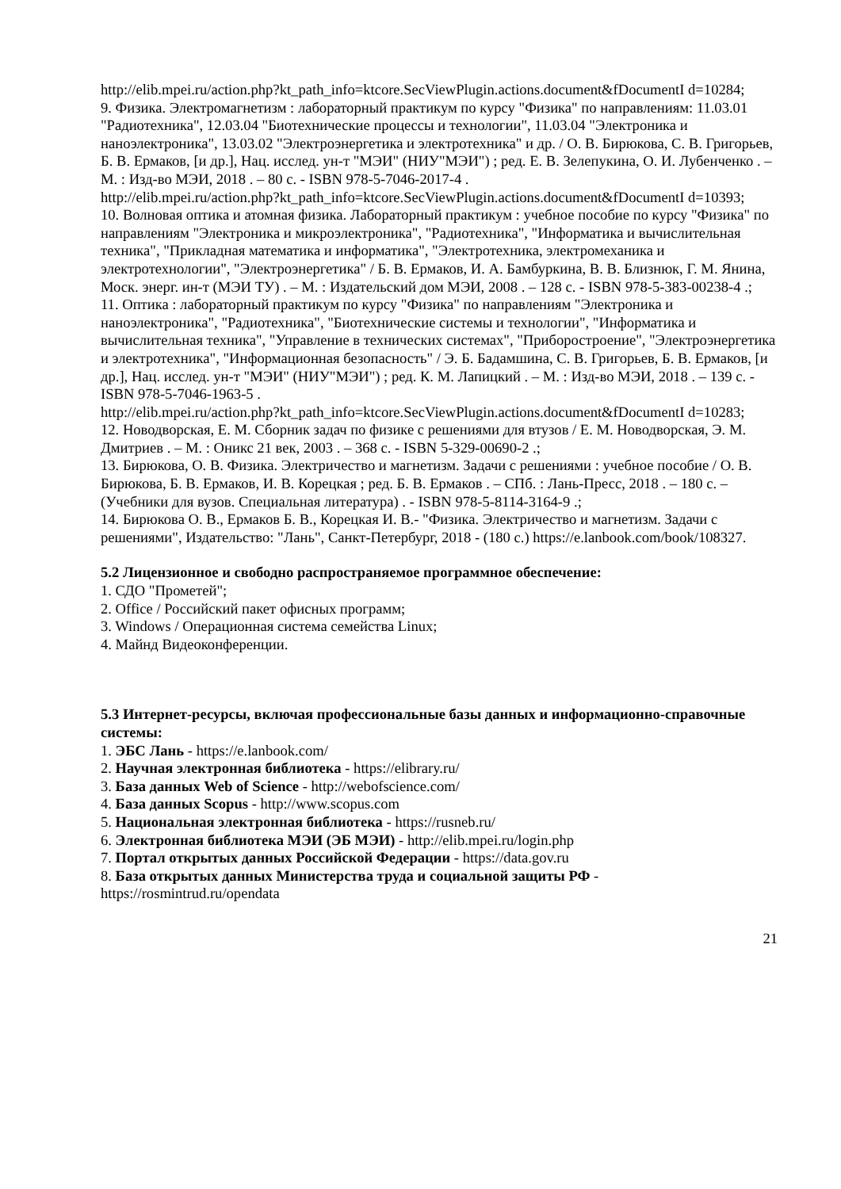http://elib.mpei.ru/action.php?kt_path_info=ktcore.SecViewPlugin.actions.document&fDocumentI d=10284;
9. Физика. Электромагнетизм : лабораторный практикум по курсу "Физика" по направлениям: 11.03.01 "Радиотехника", 12.03.04 "Биотехнические процессы и технологии", 11.03.04 "Электроника и наноэлектроника", 13.03.02 "Электроэнергетика и электротехника" и др. / О. В. Бирюкова, С. В. Григорьев, Б. В. Ермаков, [и др.], Нац. исслед. ун-т "МЭИ" (НИУ"МЭИ") ; ред. Е. В. Зелепукина, О. И. Лубенченко . – М. : Изд-во МЭИ, 2018 . – 80 с. - ISBN 978-5-7046-2017-4 .
http://elib.mpei.ru/action.php?kt_path_info=ktcore.SecViewPlugin.actions.document&fDocumentI d=10393;
10. Волновая оптика и атомная физика. Лабораторный практикум : учебное пособие по курсу "Физика" по направлениям "Электроника и микроэлектроника", "Радиотехника", "Информатика и вычислительная техника", "Прикладная математика и информатика", "Электротехника, электромеханика и электротехнологии", "Электроэнергетика" / Б. В. Ермаков, И. А. Бамбуркина, В. В. Близнюк, Г. М. Янина, Моск. энерг. ин-т (МЭИ ТУ) . – М. : Издательский дом МЭИ, 2008 . – 128 с. - ISBN 978-5-383-00238-4 .;
11. Оптика : лабораторный практикум по курсу "Физика" по направлениям "Электроника и наноэлектроника", "Радиотехника", "Биотехнические системы и технологии", "Информатика и вычислительная техника", "Управление в технических системах", "Приборостроение", "Электроэнергетика и электротехника", "Информационная безопасность" / Э. Б. Бадамшина, С. В. Григорьев, Б. В. Ермаков, [и др.], Нац. исслед. ун-т "МЭИ" (НИУ"МЭИ") ; ред. К. М. Лапицкий . – М. : Изд-во МЭИ, 2018 . – 139 с. - ISBN 978-5-7046-1963-5 .
http://elib.mpei.ru/action.php?kt_path_info=ktcore.SecViewPlugin.actions.document&fDocumentI d=10283;
12. Новодворская, Е. М. Сборник задач по физике с решениями для втузов / Е. М. Новодворская, Э. М. Дмитриев . – М. : Оникс 21 век, 2003 . – 368 с. - ISBN 5-329-00690-2 .;
13. Бирюкова, О. В. Физика. Электричество и магнетизм. Задачи с решениями : учебное пособие / О. В. Бирюкова, Б. В. Ермаков, И. В. Корецкая ; ред. Б. В. Ермаков . – СПб. : Лань-Пресс, 2018 . – 180 с. – (Учебники для вузов. Специальная литература) . - ISBN 978-5-8114-3164-9 .;
14. Бирюкова О. В., Ермаков Б. В., Корецкая И. В.- "Физика. Электричество и магнетизм. Задачи с решениями", Издательство: "Лань", Санкт-Петербург, 2018 - (180 с.) https://e.lanbook.com/book/108327.
5.2 Лицензионное и свободно распространяемое программное обеспечение:
1. СДО "Прометей";
2. Office / Российский пакет офисных программ;
3. Windows / Операционная система семейства Linux;
4. Майнд Видеоконференции.
5.3 Интернет-ресурсы, включая профессиональные базы данных и информационно-справочные системы:
1. ЭБС Лань - https://e.lanbook.com/
2. Научная электронная библиотека - https://elibrary.ru/
3. База данных Web of Science - http://webofscience.com/
4. База данных Scopus - http://www.scopus.com
5. Национальная электронная библиотека - https://rusneb.ru/
6. Электронная библиотека МЭИ (ЭБ МЭИ) - http://elib.mpei.ru/login.php
7. Портал открытых данных Российской Федерации - https://data.gov.ru
8. База открытых данных Министерства труда и социальной защиты РФ - https://rosmintrud.ru/opendata
21